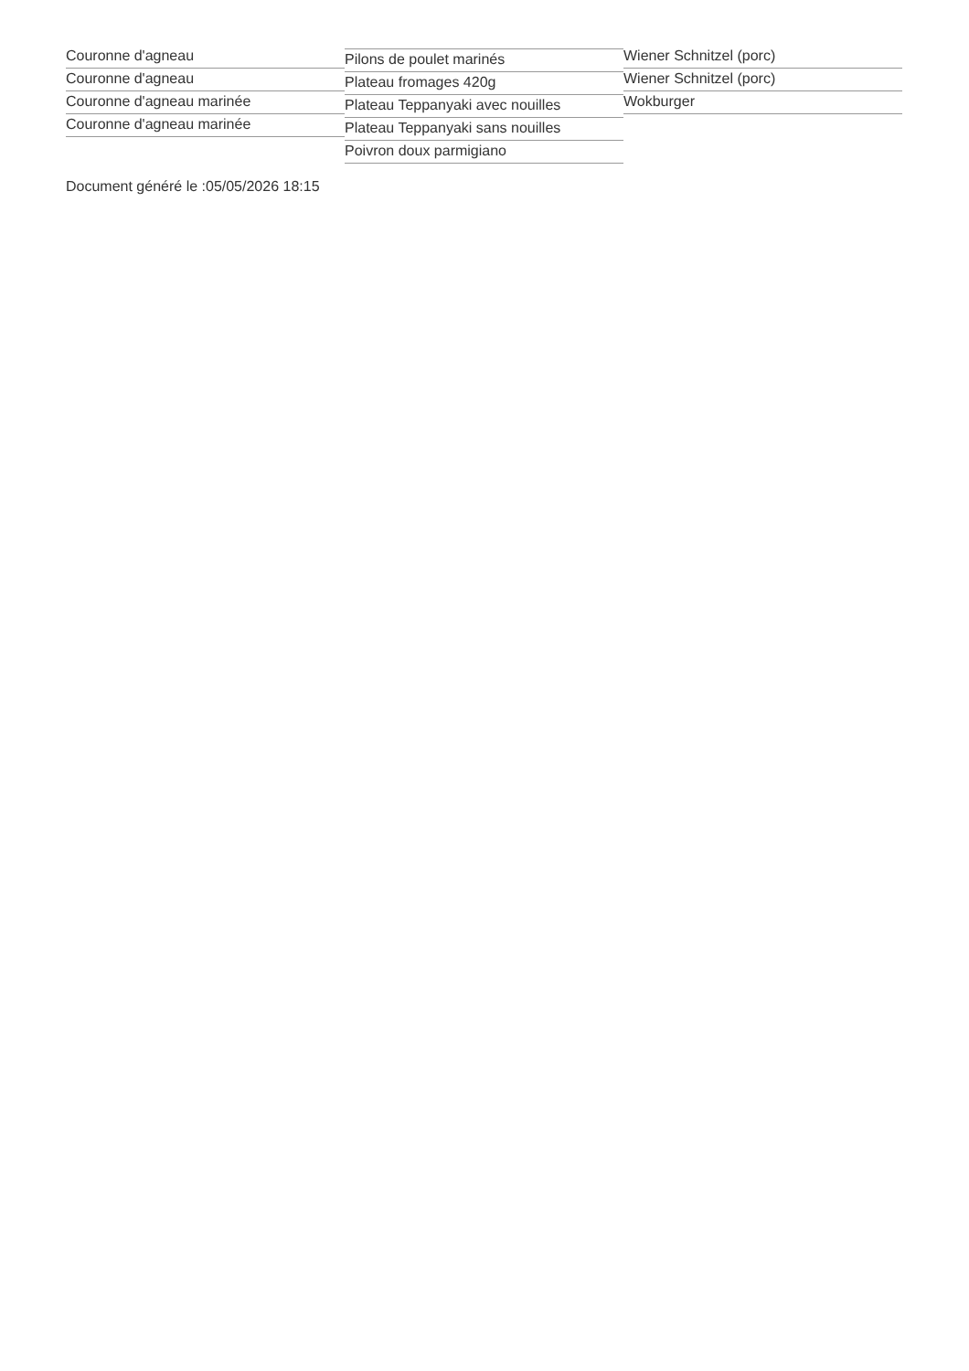Couronne d'agneau
Couronne d'agneau
Couronne d'agneau marinée
Couronne d'agneau marinée
Pilons de poulet marinés
Plateau fromages 420g
Plateau Teppanyaki avec nouilles
Plateau Teppanyaki sans nouilles
Poivron doux parmigiano
Wiener Schnitzel (porc)
Wiener Schnitzel (porc)
Wokburger
Document généré le :05/05/2026 18:15